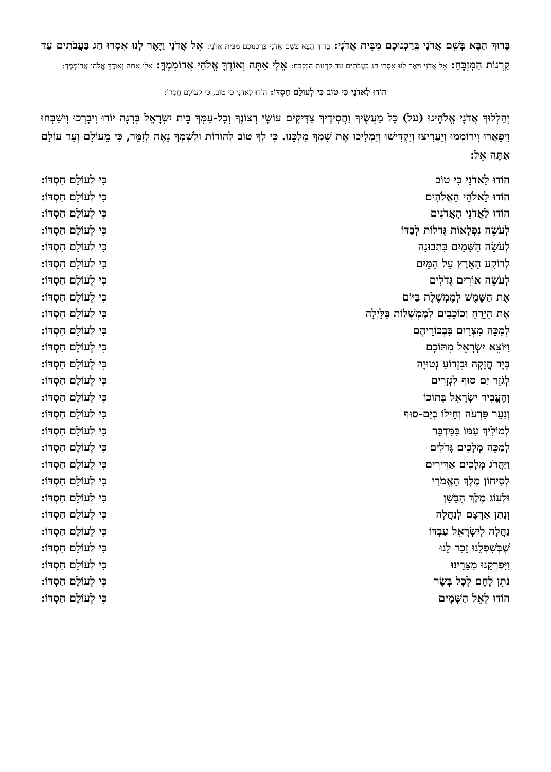בָּרוּךְ הַבָּא בְּשֵׁם אֲדֹנָי בֵּרַכְנוּכֶם מִבֵּית אֲדֹנָי: בָּרוּךְ הַבָּא בְּשֵׁם אֲדֹנָי בֵּרַכְנוּכֶם מִבֵּית אֲדֹנָי: אֵל אֲדֹנָי וַיָּאֶר לָנוּ אִסְרוּ חַג בַּעֲבֹתִים עַד קַרְנוֹת הַמִּזְבֵּחַ: אֵל אֲדֹנָי וַיָּאֶר לָנוּ אִסְרוּ חַג בַּעֲבֹתִים עַד קַרְנוֹת הַמִּזְבֵּחַ: אֵלִי אַתָּה וְאוֹדֶךָּ אֱלֹהַי אֲרוֹמְמֶךָּ: אֵלִי אַתָּה וְאוֹדֶךָּ אֱלֹהַי אֲרוֹמְמֶךָּ:
הוֹדוּ לַאדֹנָי כִּי טוֹב כִּי לְעוֹלָם חַסְדּוֹ: הוֹדוּ לַאדֹנָי כִּי טוֹב, כִּי לְעוֹלָם חַסְדּוֹ:
יְהַלְלוּךָ אֲדֹנָי אֱלֹהֵינוּ (על) כָּל מַעֲשֶׂיךָ וַחֲסִידֶיךָ צַדִּיקִים עוֹשֵׂי רְצוֹנֶךָ וְכָל-עַמְּךָ בֵּית יִשְׂרָאֵל בְּרִנָּה יוֹדוּ וִיבָרְכוּ וִישַׁבְּחוּ וִיפָאֲרוּ וִירוֹמְמוּ וְיַעֲרִיצוּ וְיַקְדִּישׁוּ וְיַמְלִיכוּ אֶת שִׁמְךָ מַלְכֵּנוּ. כִּי לְךָ טוֹב לְהוֹדוֹת וּלְשִׁמְךָ נָאֶה לְזַמֵּר, כִּי מֵעוֹלָם וְעַד עוֹלָם אַתָּה אֵל:
| הוֹדוּ לַאדֹנָי כִּי טוֹב | כִּי לְעוֹלָם חַסְדּוֹ: |
| הוֹדוּ לֵאלֹהֵי הָאֱלֹהִים | כִּי לְעוֹלָם חַסְדּוֹ: |
| הוֹדוּ לַאֲדֹנֵי הָאֲדֹנִים | כִּי לְעוֹלָם חַסְדּוֹ: |
| לְעֹשֵׂה נִפְלָאוֹת גְּדֹלוֹת לְבַדּוֹ | כִּי לְעוֹלָם חַסְדּוֹ: |
| לְעֹשֵׂה הַשָּׁמַיִם בִּתְבוּנָה | כִּי לְעוֹלָם חַסְדּוֹ: |
| לְרוֹקַע הָאָרֶץ עַל הַמָּיִם | כִּי לְעוֹלָם חַסְדּוֹ: |
| לְעֹשֵׂה אוֹרִים גְּדֹלִים | כִּי לְעוֹלָם חַסְדּוֹ: |
| אֶת הַשֶּׁמֶשׁ לְמֶמְשֶׁלֶת בַּיּוֹם | כִּי לְעוֹלָם חַסְדּוֹ: |
| אֶת הַיָּרֵחַ וְכוֹכָבִים לְמֶמְשְׁלוֹת בַּלָּיְלָה | כִּי לְעוֹלָם חַסְדּוֹ: |
| לְמַכֵּה מִצְרַיִם בִּבְכוֹרֵיהֶם | כִּי לְעוֹלָם חַסְדּוֹ: |
| וַיּוֹצֵא יִשְׂרָאֵל מִתּוֹכָם | כִּי לְעוֹלָם חַסְדּוֹ: |
| בְּיָד חֲזָקָה וּבִזְרוֹעַ נְטוּיָה | כִּי לְעוֹלָם חַסְדּוֹ: |
| לְגֹזֵר יַם סוּף לִגְזָרִים | כִּי לְעוֹלָם חַסְדּוֹ: |
| וְהֶעֱבִיר יִשְׂרָאֵל בְּתוֹכוֹ | כִּי לְעוֹלָם חַסְדּוֹ: |
| וְנִעֵר פַּרְעֹה וְחֵילוֹ בְיַם-סוּף | כִּי לְעוֹלָם חַסְדּוֹ: |
| לְמוֹלִיךְ עַמּוֹ בַּמִּדְבָּר | כִּי לְעוֹלָם חַסְדּוֹ: |
| לְמַכֵּה מְלָכִים גְּדֹלִים | כִּי לְעוֹלָם חַסְדּוֹ: |
| וַיַּהֲרֹג מְלָכִים אַדִּירִים | כִּי לְעוֹלָם חַסְדּוֹ: |
| לְסִיחוֹן מֶלֶךְ הָאֱמֹרִי | כִּי לְעוֹלָם חַסְדּוֹ: |
| וּלְעוֹג מֶלֶךְ הַבָּשָׁן | כִּי לְעוֹלָם חַסְדּוֹ: |
| וְנָתַן אַרְצָם לְנַחֲלָה | כִּי לְעוֹלָם חַסְדּוֹ: |
| נַחֲלָה לְיִשְׂרָאֵל עַבְדּוֹ | כִּי לְעוֹלָם חַסְדּוֹ: |
| שֶׁבְּשִׁפְלֵנוּ זָכַר לָנוּ | כִּי לְעוֹלָם חַסְדּוֹ: |
| וַיִּפְרְקֵנוּ מִצָּרֵינוּ | כִּי לְעוֹלָם חַסְדּוֹ: |
| נֹתֵן לֶחֶם לְכָל בָּשָׂר | כִּי לְעוֹלָם חַסְדּוֹ: |
| הוֹדוּ לְאֵל הַשָּׁמָיִם | כִּי לְעוֹלָם חַסְדּוֹ: |